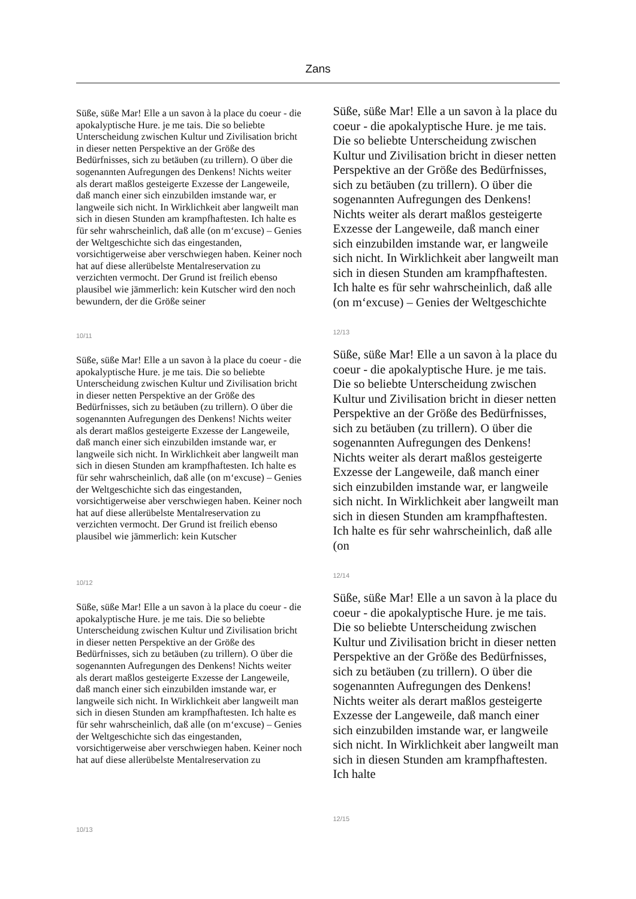Zans
Süße, süße Mar! Elle a un savon à la place du coeur - die apokalyptische Hure. je me tais. Die so beliebte Unterscheidung zwischen Kultur und Zivilisation bricht in dieser netten Perspektive an der Größe des Bedürfnisses, sich zu betäuben (zu trillern). O über die sogenannten Aufregungen des Denkens! Nichts weiter als derart maßlos gesteigerte Exzesse der Langeweile, daß manch einer sich einzubilden imstande war, er langweile sich nicht. In Wirklichkeit aber langweilt man sich in diesen Stunden am krampfhaftesten. Ich halte es für sehr wahrscheinlich, daß alle (on m‘excuse) – Genies der Weltgeschichte sich das eingestanden, vorsichtigerweise aber verschwiegen haben. Keiner noch hat auf diese allerübelste Mentalreservation zu verzichten vermocht. Der Grund ist freilich ebenso plausibel wie jämmerlich: kein Kutscher wird den noch bewundern, der die Größe seiner
10/11
Süße, süße Mar! Elle a un savon à la place du coeur - die apokalyptische Hure. je me tais. Die so beliebte Unterscheidung zwischen Kultur und Zivilisation bricht in dieser netten Perspektive an der Größe des Bedürfnisses, sich zu betäuben (zu trillern). O über die sogenannten Aufregungen des Denkens! Nichts weiter als derart maßlos gesteigerte Exzesse der Langeweile, daß manch einer sich einzubilden imstande war, er langweile sich nicht. In Wirklichkeit aber langweilt man sich in diesen Stunden am krampfhaftesten. Ich halte es für sehr wahrscheinlich, daß alle (on m‘excuse) – Genies der Weltgeschichte sich das eingestanden, vorsichtigerweise aber verschwiegen haben. Keiner noch hat auf diese allerübelste Mentalreservation zu verzichten vermocht. Der Grund ist freilich ebenso plausibel wie jämmerlich: kein Kutscher
10/12
Süße, süße Mar! Elle a un savon à la place du coeur - die apokalyptische Hure. je me tais. Die so beliebte Unterscheidung zwischen Kultur und Zivilisation bricht in dieser netten Perspektive an der Größe des Bedürfnisses, sich zu betäuben (zu trillern). O über die sogenannten Aufregungen des Denkens! Nichts weiter als derart maßlos gesteigerte Exzesse der Langeweile, daß manch einer sich einzubilden imstande war, er langweile sich nicht. In Wirklichkeit aber langweilt man sich in diesen Stunden am krampfhaftesten. Ich halte es für sehr wahrscheinlich, daß alle (on m‘excuse) – Genies der Weltgeschichte sich das eingestanden, vorsichtigerweise aber verschwiegen haben. Keiner noch hat auf diese allerübelste Mentalreservation zu
10/13
Süße, süße Mar! Elle a un savon à la place du coeur - die apokalyptische Hure. je me tais. Die so beliebte Unterscheidung zwischen Kultur und Zivilisation bricht in dieser netten Perspektive an der Größe des Bedürfnisses, sich zu betäuben (zu trillern). O über die sogenannten Aufregungen des Denkens! Nichts weiter als derart maßlos gesteigerte Exzesse der Langeweile, daß manch einer sich einzubilden imstande war, er langweile sich nicht. In Wirklichkeit aber langweilt man sich in diesen Stunden am krampfhaftesten. Ich halte es für sehr wahrscheinlich, daß alle (on m‘excuse) – Genies der Weltgeschichte
12/13
Süße, süße Mar! Elle a un savon à la place du coeur - die apokalyptische Hure. je me tais. Die so beliebte Unterscheidung zwischen Kultur und Zivilisation bricht in dieser netten Perspektive an der Größe des Bedürfnisses, sich zu betäuben (zu trillern). O über die sogenannten Aufregungen des Denkens! Nichts weiter als derart maßlos gesteigerte Exzesse der Langeweile, daß manch einer sich einzubilden imstande war, er langweile sich nicht. In Wirklichkeit aber langweilt man sich in diesen Stunden am krampfhaftesten. Ich halte es für sehr wahrscheinlich, daß alle (on
12/14
Süße, süße Mar! Elle a un savon à la place du coeur - die apokalyptische Hure. je me tais. Die so beliebte Unterscheidung zwischen Kultur und Zivilisation bricht in dieser netten Perspektive an der Größe des Bedürfnisses, sich zu betäuben (zu trillern). O über die sogenannten Aufregungen des Denkens! Nichts weiter als derart maßlos gesteigerte Exzesse der Langeweile, daß manch einer sich einzubilden imstande war, er langweile sich nicht. In Wirklichkeit aber langweilt man sich in diesen Stunden am krampfhaftesten. Ich halte
12/15